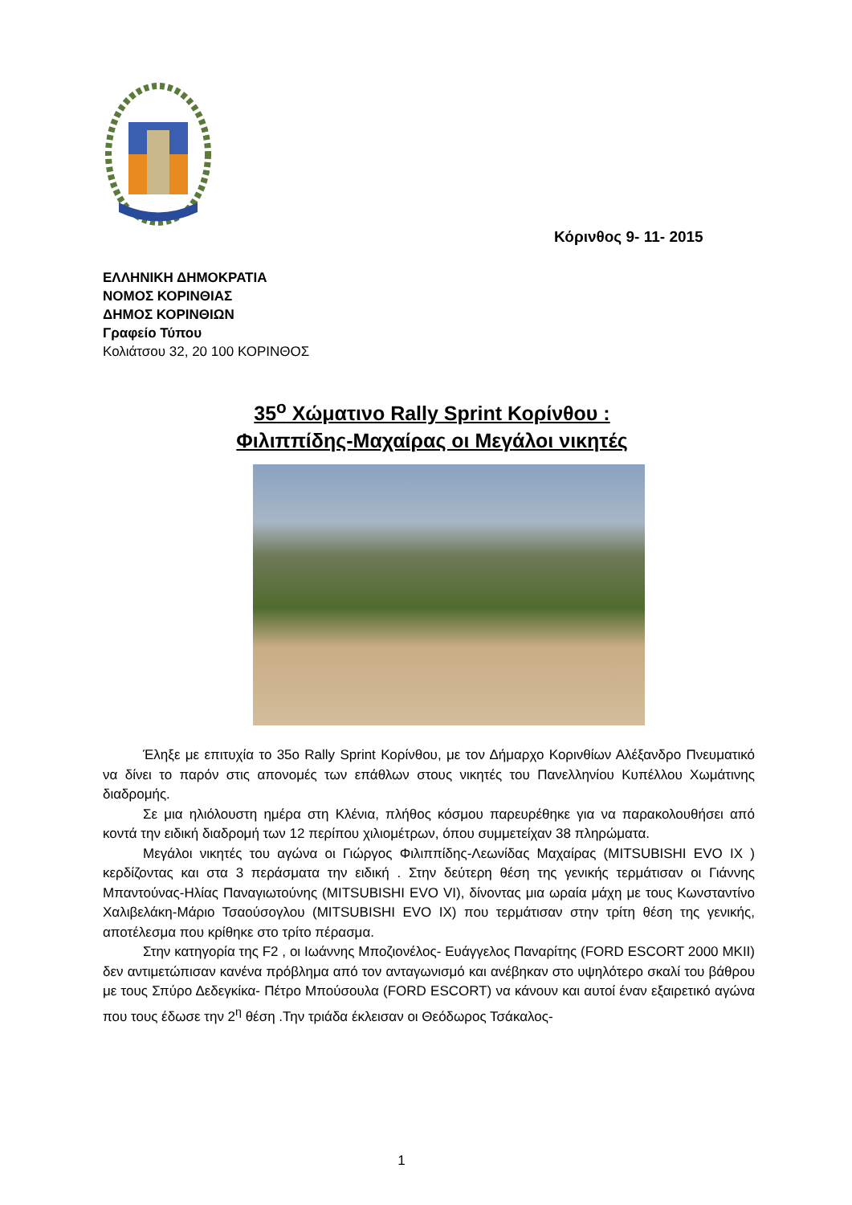Κόρινθος 9- 11- 2015
ΕΛΛΗΝΙΚΗ ΔΗΜΟΚΡΑΤΙΑ
ΝΟΜΟΣ ΚΟΡΙΝΘΙΑΣ
ΔΗΜΟΣ ΚΟΡΙΝΘΙΩΝ
Γραφείο Τύπου
Κολιάτσου 32, 20 100 ΚΟΡΙΝΘΟΣ
35<sup>ο</sup> Χώματινο Rally Sprint Κορίνθου :
Φιλιππίδης-Μαχαίρας οι Μεγάλοι νικητές
Έληξε με επιτυχία το 35ο Rally Sprint Κορίνθου, με τον Δήμαρχο Κορινθίων Αλέξανδρο Πνευματικό να δίνει το παρόν στις απονομές των επάθλων στους νικητές του Πανελληνίου Κυπέλλου Χωμάτινης διαδρομής.
Σε μια ηλιόλουστη ημέρα στη Κλένια, πλήθος κόσμου παρευρέθηκε για να παρακολουθήσει από κοντά την ειδική διαδρομή των 12 περίπου χιλιομέτρων, όπου συμμετείχαν 38 πληρώματα.
Μεγάλοι νικητές του αγώνα οι Γιώργος Φιλιππίδης-Λεωνίδας Μαχαίρας (MITSUBISHI EVO IX ) κερδίζοντας και στα 3 περάσματα την ειδική . Στην δεύτερη θέση της γενικής τερμάτισαν οι Γιάννης Μπαντούνας-Ηλίας Παναγιωτούνης (MITSUBISHI EVO VI), δίνοντας μια ωραία μάχη με τους Κωνσταντίνο Χαλιβελάκη-Μάριο Τσαούσογλου (MITSUBISHI EVO IX) που τερμάτισαν στην τρίτη θέση της γενικής, αποτέλεσμα που κρίθηκε στο τρίτο πέρασμα.
Στην κατηγορία της F2 , οι Ιωάννης Μποζιονέλος- Ευάγγελος Παναρίτης (FORD ESCORT 2000 MKII) δεν αντιμετώπισαν κανένα πρόβλημα από τον ανταγωνισμό και ανέβηκαν στο υψηλότερο σκαλί του βάθρου με τους Σπύρο Δεδεγκίκα- Πέτρο Μπούσουλα (FORD ESCORT) να κάνουν και αυτοί έναν εξαιρετικό αγώνα που τους έδωσε την 2<sup>η</sup> θέση .Την τριάδα έκλεισαν οι Θεόδωρος Τσάκαλος-
1